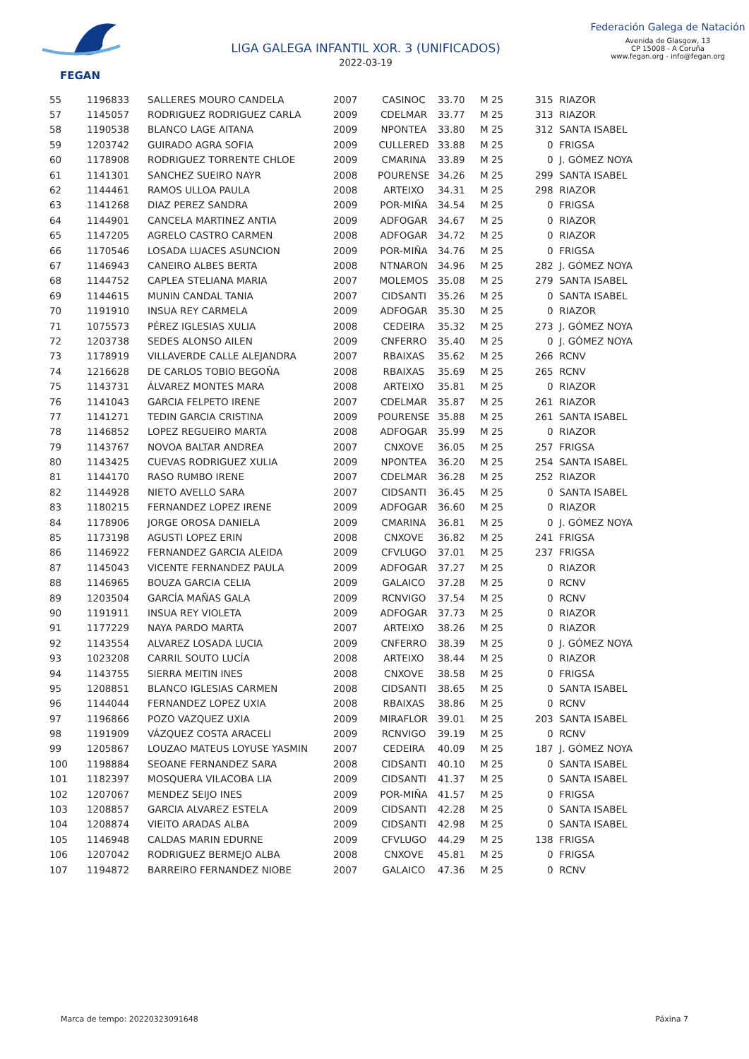FEGAN
LIGA GALEGA INFANTIL XOR. 3 (UNIFICADOS)
2022-03-19
Federación Galega de Natación
Avenida de Glasgow, 13
CP 15008 - A Coruña
www.fegan.org - info@fegan.org
| 55 | 1196833 | SALLERES MOURO CANDELA | 2007 | CASINOC | 33.70 | M 25 | 315 | RIAZOR |
| 57 | 1145057 | RODRIGUEZ RODRIGUEZ CARLA | 2009 | CDELMAR | 33.77 | M 25 | 313 | RIAZOR |
| 58 | 1190538 | BLANCO LAGE AITANA | 2009 | NPONTEA | 33.80 | M 25 | 312 | SANTA ISABEL |
| 59 | 1203742 | GUIRADO AGRA SOFIA | 2009 | CULLERED | 33.88 | M 25 | 0 | FRIGSA |
| 60 | 1178908 | RODRIGUEZ TORRENTE CHLOE | 2009 | CMARINA | 33.89 | M 25 | 0 | J. GÓMEZ NOYA |
| 61 | 1141301 | SANCHEZ SUEIRO NAYR | 2008 | POURENSE | 34.26 | M 25 | 299 | SANTA ISABEL |
| 62 | 1144461 | RAMOS ULLOA PAULA | 2008 | ARTEIXO | 34.31 | M 25 | 298 | RIAZOR |
| 63 | 1141268 | DIAZ PEREZ SANDRA | 2009 | POR-MIÑA | 34.54 | M 25 | 0 | FRIGSA |
| 64 | 1144901 | CANCELA MARTINEZ ANTIA | 2009 | ADFOGAR | 34.67 | M 25 | 0 | RIAZOR |
| 65 | 1147205 | AGRELO CASTRO CARMEN | 2008 | ADFOGAR | 34.72 | M 25 | 0 | RIAZOR |
| 66 | 1170546 | LOSADA LUACES ASUNCION | 2009 | POR-MIÑA | 34.76 | M 25 | 0 | FRIGSA |
| 67 | 1146943 | CANEIRO ALBES BERTA | 2008 | NTNARON | 34.96 | M 25 | 282 | J. GÓMEZ NOYA |
| 68 | 1144752 | CAPLEA STELIANA MARIA | 2007 | MOLEMOS | 35.08 | M 25 | 279 | SANTA ISABEL |
| 69 | 1144615 | MUNIN CANDAL TANIA | 2007 | CIDSANTI | 35.26 | M 25 | 0 | SANTA ISABEL |
| 70 | 1191910 | INSUA REY CARMELA | 2009 | ADFOGAR | 35.30 | M 25 | 0 | RIAZOR |
| 71 | 1075573 | PÉREZ IGLESIAS XULIA | 2008 | CEDEIRA | 35.32 | M 25 | 273 | J. GÓMEZ NOYA |
| 72 | 1203738 | SEDES ALONSO AILEN | 2009 | CNFERRO | 35.40 | M 25 | 0 | J. GÓMEZ NOYA |
| 73 | 1178919 | VILLAVERDE CALLE ALEJANDRA | 2007 | RBAIXAS | 35.62 | M 25 | 266 | RCNV |
| 74 | 1216628 | DE CARLOS TOBIO BEGOÑA | 2008 | RBAIXAS | 35.69 | M 25 | 265 | RCNV |
| 75 | 1143731 | ÁLVAREZ MONTES MARA | 2008 | ARTEIXO | 35.81 | M 25 | 0 | RIAZOR |
| 76 | 1141043 | GARCIA FELPETO IRENE | 2007 | CDELMAR | 35.87 | M 25 | 261 | RIAZOR |
| 77 | 1141271 | TEDIN GARCIA CRISTINA | 2009 | POURENSE | 35.88 | M 25 | 261 | SANTA ISABEL |
| 78 | 1146852 | LOPEZ REGUEIRO MARTA | 2008 | ADFOGAR | 35.99 | M 25 | 0 | RIAZOR |
| 79 | 1143767 | NOVOA BALTAR ANDREA | 2007 | CNXOVE | 36.05 | M 25 | 257 | FRIGSA |
| 80 | 1143425 | CUEVAS RODRIGUEZ XULIA | 2009 | NPONTEA | 36.20 | M 25 | 254 | SANTA ISABEL |
| 81 | 1144170 | RASO RUMBO IRENE | 2007 | CDELMAR | 36.28 | M 25 | 252 | RIAZOR |
| 82 | 1144928 | NIETO AVELLO SARA | 2007 | CIDSANTI | 36.45 | M 25 | 0 | SANTA ISABEL |
| 83 | 1180215 | FERNANDEZ LOPEZ IRENE | 2009 | ADFOGAR | 36.60 | M 25 | 0 | RIAZOR |
| 84 | 1178906 | JORGE OROSA DANIELA | 2009 | CMARINA | 36.81 | M 25 | 0 | J. GÓMEZ NOYA |
| 85 | 1173198 | AGUSTI LOPEZ ERIN | 2008 | CNXOVE | 36.82 | M 25 | 241 | FRIGSA |
| 86 | 1146922 | FERNANDEZ GARCIA ALEIDA | 2009 | CFVLUGO | 37.01 | M 25 | 237 | FRIGSA |
| 87 | 1145043 | VICENTE FERNANDEZ PAULA | 2009 | ADFOGAR | 37.27 | M 25 | 0 | RIAZOR |
| 88 | 1146965 | BOUZA GARCIA CELIA | 2009 | GALAICO | 37.28 | M 25 | 0 | RCNV |
| 89 | 1203504 | GARCÍA MAÑAS GALA | 2009 | RCNVIGO | 37.54 | M 25 | 0 | RCNV |
| 90 | 1191911 | INSUA REY VIOLETA | 2009 | ADFOGAR | 37.73 | M 25 | 0 | RIAZOR |
| 91 | 1177229 | NAYA PARDO MARTA | 2007 | ARTEIXO | 38.26 | M 25 | 0 | RIAZOR |
| 92 | 1143554 | ALVAREZ LOSADA LUCIA | 2009 | CNFERRO | 38.39 | M 25 | 0 | J. GÓMEZ NOYA |
| 93 | 1023208 | CARRIL SOUTO LUCÍA | 2008 | ARTEIXO | 38.44 | M 25 | 0 | RIAZOR |
| 94 | 1143755 | SIERRA MEITIN INES | 2008 | CNXOVE | 38.58 | M 25 | 0 | FRIGSA |
| 95 | 1208851 | BLANCO IGLESIAS CARMEN | 2008 | CIDSANTI | 38.65 | M 25 | 0 | SANTA ISABEL |
| 96 | 1144044 | FERNANDEZ LOPEZ UXIA | 2008 | RBAIXAS | 38.86 | M 25 | 0 | RCNV |
| 97 | 1196866 | POZO VAZQUEZ UXIA | 2009 | MIRAFLOR | 39.01 | M 25 | 203 | SANTA ISABEL |
| 98 | 1191909 | VÁZQUEZ COSTA ARACELI | 2009 | RCNVIGO | 39.19 | M 25 | 0 | RCNV |
| 99 | 1205867 | LOUZAO MATEUS LOYUSE YASMIN | 2007 | CEDEIRA | 40.09 | M 25 | 187 | J. GÓMEZ NOYA |
| 100 | 1198884 | SEOANE FERNANDEZ SARA | 2008 | CIDSANTI | 40.10 | M 25 | 0 | SANTA ISABEL |
| 101 | 1182397 | MOSQUERA VILACOBA LIA | 2009 | CIDSANTI | 41.37 | M 25 | 0 | SANTA ISABEL |
| 102 | 1207067 | MENDEZ SEIJO INES | 2009 | POR-MIÑA | 41.57 | M 25 | 0 | FRIGSA |
| 103 | 1208857 | GARCIA ALVAREZ ESTELA | 2009 | CIDSANTI | 42.28 | M 25 | 0 | SANTA ISABEL |
| 104 | 1208874 | VIEITO ARADAS ALBA | 2009 | CIDSANTI | 42.98 | M 25 | 0 | SANTA ISABEL |
| 105 | 1146948 | CALDAS MARIN EDURNE | 2009 | CFVLUGO | 44.29 | M 25 | 138 | FRIGSA |
| 106 | 1207042 | RODRIGUEZ BERMEJO ALBA | 2008 | CNXOVE | 45.81 | M 25 | 0 | FRIGSA |
| 107 | 1194872 | BARREIRO FERNANDEZ NIOBE | 2007 | GALAICO | 47.36 | M 25 | 0 | RCNV |
Marca de tempo: 20220323091648 Páxina 7